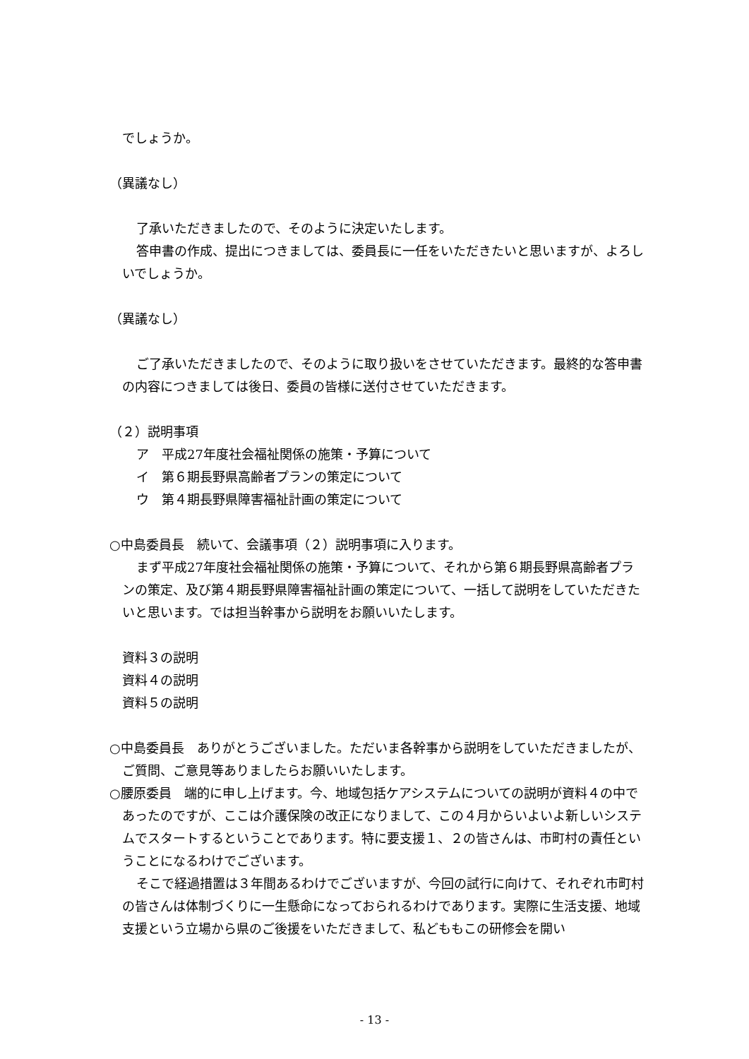でしょうか。
（異議なし）
了承いただきましたので、そのように決定いたします。
答申書の作成、提出につきましては、委員長に一任をいただきたいと思いますが、よろしいでしょうか。
（異議なし）
ご了承いただきましたので、そのように取り扱いをさせていただきます。最終的な答申書の内容につきましては後日、委員の皆様に送付させていただきます。
（２）説明事項
ア　平成27年度社会福祉関係の施策・予算について
イ　第６期長野県高齢者プランの策定について
ウ　第４期長野県障害福祉計画の策定について
○中島委員長　続いて、会議事項（２）説明事項に入ります。
まず平成27年度社会福祉関係の施策・予算について、それから第６期長野県高齢者プランの策定、及び第４期長野県障害福祉計画の策定について、一括して説明をしていただきたいと思います。では担当幹事から説明をお願いいたします。
資料３の説明
資料４の説明
資料５の説明
○中島委員長　ありがとうございました。ただいま各幹事から説明をしていただきましたが、ご質問、ご意見等ありましたらお願いいたします。
○腰原委員　端的に申し上げます。今、地域包括ケアシステムについての説明が資料４の中であったのですが、ここは介護保険の改正になりまして、この４月からいよいよ新しいシステムでスタートするということであります。特に要支援１、２の皆さんは、市町村の責任ということになるわけでございます。
そこで経過措置は３年間あるわけでございますが、今回の試行に向けて、それぞれ市町村の皆さんは体制づくりに一生懸命になっておられるわけであります。実際に生活支援、地域支援という立場から県のご後援をいただきまして、私どももこの研修会を開い
- 13 -